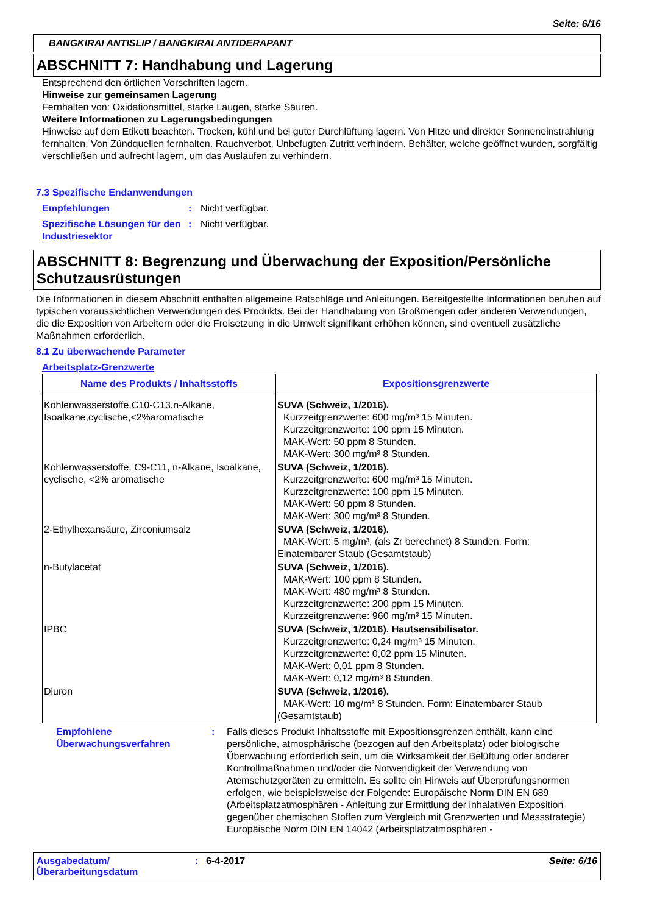Seite: 6/16
BANGKIRAI ANTISLIP / BANGKIRAI ANTIDERAPANT
ABSCHNITT 7: Handhabung und Lagerung
Entsprechend den örtlichen Vorschriften lagern.
Hinweise zur gemeinsamen Lagerung
Fernhalten von: Oxidationsmittel, starke Laugen, starke Säuren.
Weitere Informationen zu Lagerungsbedingungen
Hinweise auf dem Etikett beachten. Trocken, kühl und bei guter Durchlüftung lagern. Von Hitze und direkter Sonneneinstrahlung fernhalten. Von Zündquellen fernhalten. Rauchverbot. Unbefugten Zutritt verhindern. Behälter, welche geöffnet wurden, sorgfältig verschließen und aufrecht lagern, um das Auslaufen zu verhindern.
7.3 Spezifische Endanwendungen
Empfehlungen: Nicht verfügbar.
Spezifische Lösungen für den Industriesektor: Nicht verfügbar.
ABSCHNITT 8: Begrenzung und Überwachung der Exposition/Persönliche Schutzausrüstungen
Die Informationen in diesem Abschnitt enthalten allgemeine Ratschläge und Anleitungen. Bereitgestellte Informationen beruhen auf typischen voraussichtlichen Verwendungen des Produkts. Bei der Handhabung von Großmengen oder anderen Verwendungen, die die Exposition von Arbeitern oder die Freisetzung in die Umwelt signifikant erhöhen können, sind eventuell zusätzliche Maßnahmen erforderlich.
8.1 Zu überwachende Parameter
Arbeitsplatz-Grenzwerte
| Name des Produkts / Inhaltsstoffs | Expositionsgrenzwerte |
| --- | --- |
| Kohlenwasserstoffe,C10-C13,n-Alkane, Isoalkane,cyclische,<2%aromatische | SUVA (Schweiz, 1/2016). Kurzzeitgrenzwerte: 600 mg/m³ 15 Minuten. Kurzzeitgrenzwerte: 100 ppm 15 Minuten. MAK-Wert: 50 ppm 8 Stunden. MAK-Wert: 300 mg/m³ 8 Stunden. |
| Kohlenwasserstoffe, C9-C11, n-Alkane, Isoalkane, cyclische, <2% aromatische | SUVA (Schweiz, 1/2016). Kurzzeitgrenzwerte: 600 mg/m³ 15 Minuten. Kurzzeitgrenzwerte: 100 ppm 15 Minuten. MAK-Wert: 50 ppm 8 Stunden. MAK-Wert: 300 mg/m³ 8 Stunden. |
| 2-Ethylhexansäure, Zirconiumsalz | SUVA (Schweiz, 1/2016). MAK-Wert: 5 mg/m³, (als Zr berechnet) 8 Stunden. Form: Einatembarer Staub (Gesamtstaub) |
| n-Butylacetat | SUVA (Schweiz, 1/2016). MAK-Wert: 100 ppm 8 Stunden. MAK-Wert: 480 mg/m³ 8 Stunden. Kurzzeitgrenzwerte: 200 ppm 15 Minuten. Kurzzeitgrenzwerte: 960 mg/m³ 15 Minuten. |
| IPBC | SUVA (Schweiz, 1/2016). Hautsensibilisator. Kurzzeitgrenzwerte: 0,24 mg/m³ 15 Minuten. Kurzzeitgrenzwerte: 0,02 ppm 15 Minuten. MAK-Wert: 0,01 ppm 8 Stunden. MAK-Wert: 0,12 mg/m³ 8 Stunden. |
| Diuron | SUVA (Schweiz, 1/2016). MAK-Wert: 10 mg/m³ 8 Stunden. Form: Einatembarer Staub (Gesamtstaub) |
Empfohlene Überwachungsverfahren: Falls dieses Produkt Inhaltsstoffe mit Expositionsgrenzen enthält, kann eine persönliche, atmosphärische (bezogen auf den Arbeitsplatz) oder biologische Überwachung erforderlich sein, um die Wirksamkeit der Belüftung oder anderer Kontrollmaßnahmen und/oder die Notwendigkeit der Verwendung von Atemschutzgeräten zu ermitteln. Es sollte ein Hinweis auf Überprüfungsnormen erfolgen, wie beispielsweise der Folgende: Europäische Norm DIN EN 689 (Arbeitsplatzatmosphären - Anleitung zur Ermittlung der inhalativen Exposition gegenüber chemischen Stoffen zum Vergleich mit Grenzwerten und Messstrategie) Europäische Norm DIN EN 14042 (Arbeitsplatzatmosphären -
Ausgabedatum/ Überarbeitungsdatum: 6-4-2017 Seite: 6/16